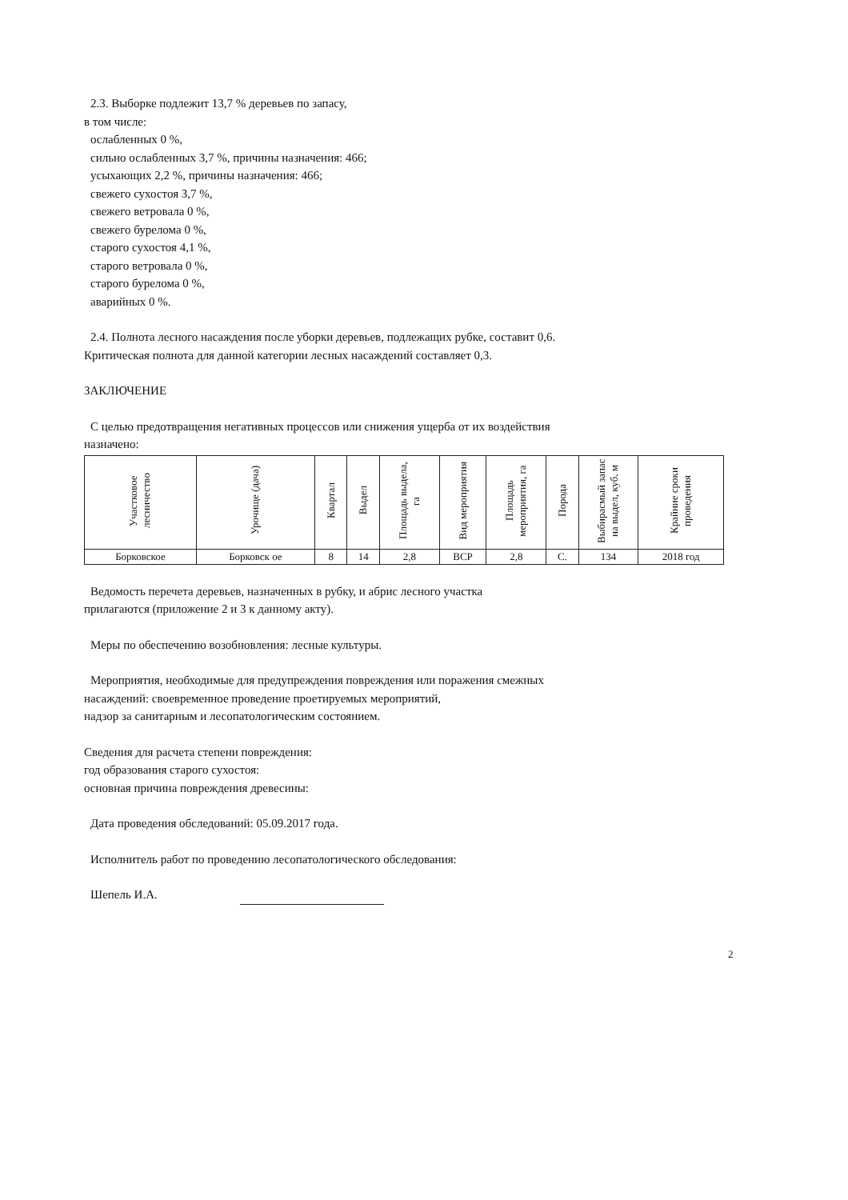2.3. Выборке подлежит 13,7 % деревьев по запасу,
в том числе:
ослабленных 0 %,
сильно ослабленных 3,7 %, причины назначения: 466;
усыхающих 2,2 %, причины назначения: 466;
свежего сухостоя 3,7 %,
свежего ветровала 0 %,
свежего бурелома 0 %,
старого сухостоя 4,1 %,
старого ветровала 0 %,
старого бурелома 0 %,
аварийных 0 %.
2.4. Полнота лесного насаждения после уборки деревьев, подлежащих рубке, составит 0,6.
Критическая полнота для данной категории лесных насаждений составляет 0,3.
ЗАКЛЮЧЕНИЕ
С целью предотвращения негативных процессов или снижения ущерба от их воздействия
назначено:
| Участковое лесничество | Урочище (дача) | Квартал | Выдел | Площадь выдела, га | Вид мероприятия | Площадь мероприятия, га | Порода | Выбирасмый запас на выдел, куб. м | Крайние сроки проведения |
| --- | --- | --- | --- | --- | --- | --- | --- | --- | --- |
| Борковское | Борковск ое | 8 | 14 | 2,8 | ВСР | 2,8 | С. | 134 | 2018 год |
Ведомость перечета деревьев, назначенных в рубку, и абрис лесного участка
прилагаются (приложение 2 и 3 к данному акту).
Меры по обеспечению возобновления: лесные культуры.
Мероприятия, необходимые для предупреждения повреждения или поражения смежных
насаждений: своевременное проведение проетируемых мероприятий,
надзор за санитарным и лесопатологическим состоянием.
Сведения для расчета степени повреждения:
год образования старого сухостоя:
основная причина повреждения древесины:
Дата проведения обследований: 05.09.2017 года.
Исполнитель работ по проведению лесопатологического обследования:
Шепель И.А.
2